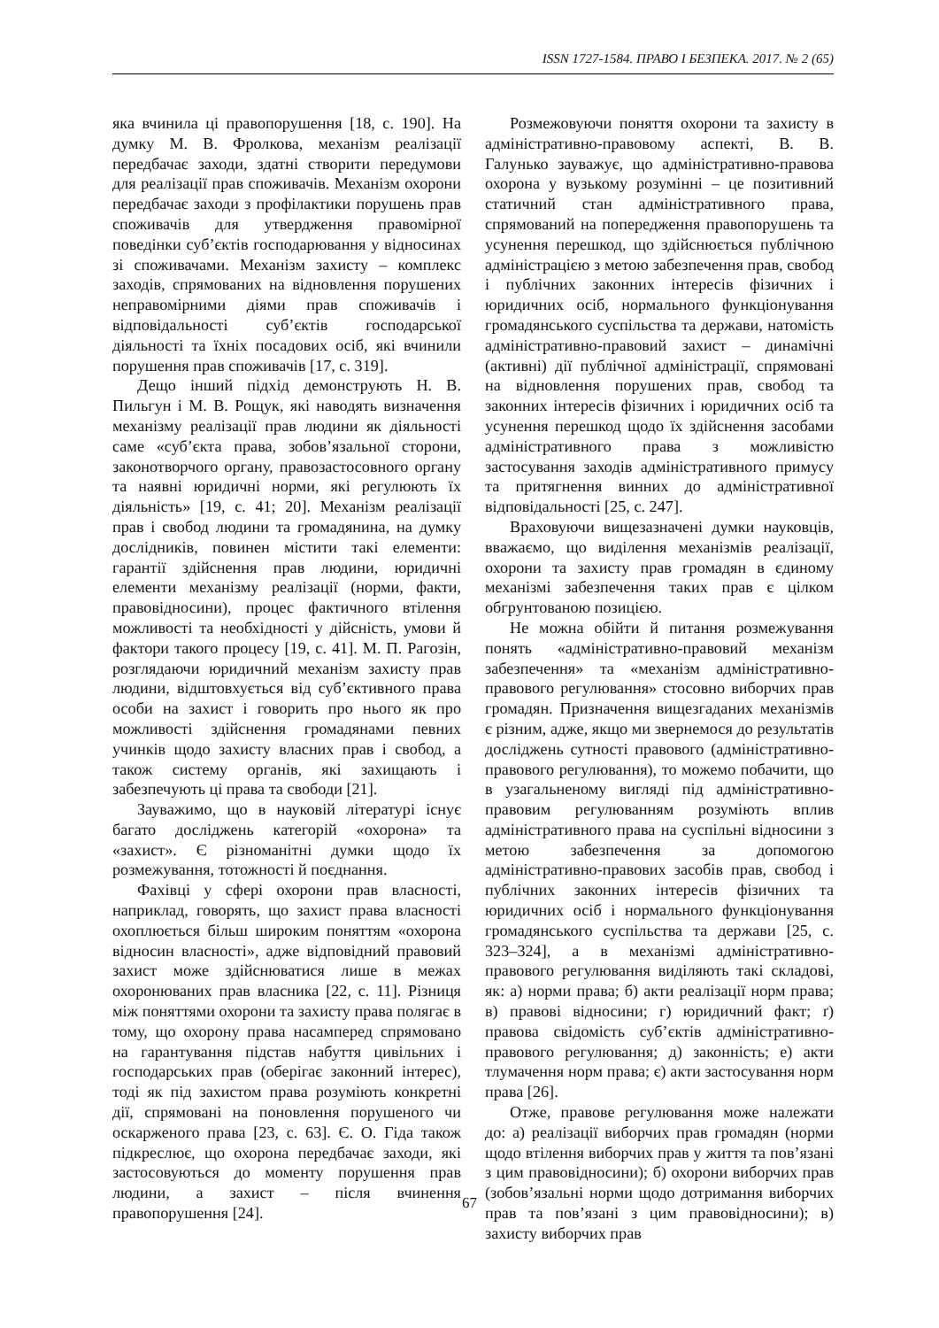ISSN 1727-1584. ПРАВО І БЕЗПЕКА. 2017. № 2 (65)
яка вчинила ці правопорушення [18, с. 190]. На думку М. В. Фролкова, механізм реалізації передбачає заходи, здатні створити передумови для реалізації прав споживачів. Механізм охорони передбачає заходи з профілактики порушень прав споживачів для утвердження правомірної поведінки суб’єктів господарювання у відносинах зі споживачами. Механізм захисту – комплекс заходів, спрямованих на відновлення порушених неправомірними діями прав споживачів і відповідальності суб’єктів господарської діяльності та їхніх посадових осіб, які вчинили порушення прав споживачів [17, с. 319].
Дещо інший підхід демонструють Н. В. Пильгун і М. В. Рощук, які наводять визначення механізму реалізації прав людини як діяльності саме «суб’єкта права, зобов’язальної сторони, законотворчого органу, правозастосовного органу та наявні юридичні норми, які регулюють їх діяльність» [19, с. 41; 20]. Механізм реалізації прав і свобод людини та громадянина, на думку дослідників, повинен містити такі елементи: гарантії здійснення прав людини, юридичні елементи механізму реалізації (норми, факти, правовідносини), процес фактичного втілення можливості та необхідності у дійсність, умови й фактори такого процесу [19, с. 41]. М. П. Рагозін, розглядаючи юридичний механізм захисту прав людини, відштовхується від суб’єктивного права особи на захист і говорить про нього як про можливості здійснення громадянами певних учинків щодо захисту власних прав і свобод, а також систему органів, які захищають і забезпечують ці права та свободи [21].
Зауважимо, що в науковій літературі існує багато досліджень категорій «охорона» та «захист». Є різноманітні думки щодо їх розмежування, тотожності й поєднання.
Фахівці у сфері охорони прав власності, наприклад, говорять, що захист права власності охоплюється більш широким поняттям «охорона відносин власності», адже відповідний правовий захист може здійснюватися лише в межах охоронюваних прав власника [22, с. 11]. Різниця між поняттями охорони та захисту права полягає в тому, що охорону права насамперед спрямовано на гарантування підстав набуття цивільних і господарських прав (оберігає законний інтерес), тоді як під захистом права розуміють конкретні дії, спрямовані на поновлення порушеного чи оскарженого права [23, с. 63]. Є. О. Гіда також підкреслює, що охорона передбачає заходи, які застосовуються до моменту порушення прав людини, а захист – після вчинення правопорушення [24].
Розмежовуючи поняття охорони та захисту в адміністративно-правовому аспекті, В. В. Галунько зауважує, що адміністративно-правова охорона у вузькому розумінні – це позитивний статичний стан адміністративного права, спрямований на попередження правопорушень та усунення перешкод, що здійснюється публічною адміністрацією з метою забезпечення прав, свобод і публічних законних інтересів фізичних і юридичних осіб, нормального функціонування громадянського суспільства та держави, натомість адміністративно-правовий захист – динамічні (активні) дії публічної адміністрації, спрямовані на відновлення порушених прав, свобод та законних інтересів фізичних і юридичних осіб та усунення перешкод щодо їх здійснення засобами адміністративного права з можливістю застосування заходів адміністративного примусу та притягнення винних до адміністративної відповідальності [25, с. 247].
Враховуючи вищезазначені думки науковців, вважаємо, що виділення механізмів реалізації, охорони та захисту прав громадян в єдиному механізмі забезпечення таких прав є цілком обгрунтованою позицією.
Не можна обійти й питання розмежування понять «адміністративно-правовий механізм забезпечення» та «механізм адміністративно-правового регулювання» стосовно виборчих прав громадян. Призначення вищезгаданих механізмів є різним, адже, якщо ми звернемося до результатів досліджень сутності правового (адміністративно-правового регулювання), то можемо побачити, що в узагальненому вигляді під адміністративно-правовим регулюванням розуміють вплив адміністративного права на суспільні відносини з метою забезпечення за допомогою адміністративно-правових засобів прав, свобод і публічних законних інтересів фізичних та юридичних осіб і нормального функціонування громадянського суспільства та держави [25, с. 323–324], а в механізмі адміністративно-правового регулювання виділяють такі складові, як: а) норми права; б) акти реалізації норм права; в) правові відносини; г) юридичний факт; ґ) правова свідомість суб’єктів адміністративно-правового регулювання; д) законність; е) акти тлумачення норм права; є) акти застосування норм права [26].
Отже, правове регулювання може належати до: а) реалізації виборчих прав громадян (норми щодо втілення виборчих прав у життя та пов’язані з цим правовідносини); б) охорони виборчих прав (зобов’язальні норми щодо дотримання виборчих прав та пов’язані з цим правовідносини); в) захисту виборчих прав
67